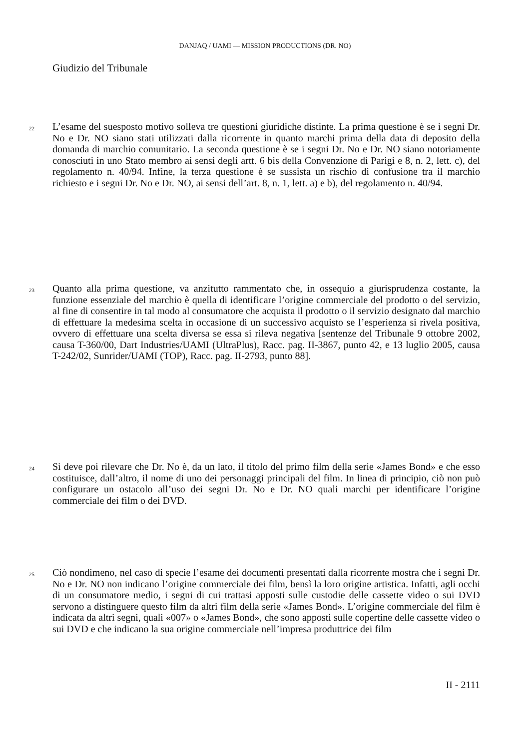DANJAQ / UAMI — MISSION PRODUCTIONS (DR. NO)
Giudizio del Tribunale
22 L’esame del suesposto motivo solleva tre questioni giuridiche distinte. La prima questione è se i segni Dr. No e Dr. NO siano stati utilizzati dalla ricorrente in quanto marchi prima della data di deposito della domanda di marchio comunitario. La seconda questione è se i segni Dr. No e Dr. NO siano notoriamente conosciuti in uno Stato membro ai sensi degli artt. 6 bis della Convenzione di Parigi e 8, n. 2, lett. c), del regolamento n. 40/94. Infine, la terza questione è se sussista un rischio di confusione tra il marchio richiesto e i segni Dr. No e Dr. NO, ai sensi dell’art. 8, n. 1, lett. a) e b), del regolamento n. 40/94.
23 Quanto alla prima questione, va anzitutto rammentato che, in ossequio a giurisprudenza costante, la funzione essenziale del marchio è quella di identificare l’origine commerciale del prodotto o del servizio, al fine di consentire in tal modo al consumatore che acquista il prodotto o il servizio designato dal marchio di effettuare la medesima scelta in occasione di un successivo acquisto se l’esperienza si rivela positiva, ovvero di effettuare una scelta diversa se essa si rileva negativa [sentenze del Tribunale 9 ottobre 2002, causa T-360/00, Dart Industries/UAMI (UltraPlus), Racc. pag. II-3867, punto 42, e 13 luglio 2005, causa T-242/02, Sunrider/UAMI (TOP), Racc. pag. II-2793, punto 88].
24 Si deve poi rilevare che Dr. No è, da un lato, il titolo del primo film della serie «James Bond» e che esso costituisce, dall’altro, il nome di uno dei personaggi principali del film. In linea di principio, ciò non può configurare un ostacolo all’uso dei segni Dr. No e Dr. NO quali marchi per identificare l’origine commerciale dei film o dei DVD.
25 Ciò nondimeno, nel caso di specie l’esame dei documenti presentati dalla ricorrente mostra che i segni Dr. No e Dr. NO non indicano l’origine commerciale dei film, bensì la loro origine artistica. Infatti, agli occhi di un consumatore medio, i segni di cui trattasi apposti sulle custodie delle cassette video o sui DVD servono a distinguere questo film da altri film della serie «James Bond». L’origine commerciale del film è indicata da altri segni, quali «007» o «James Bond», che sono apposti sulle copertine delle cassette video o sui DVD e che indicano la sua origine commerciale nell’impresa produttrice dei film
II - 2111